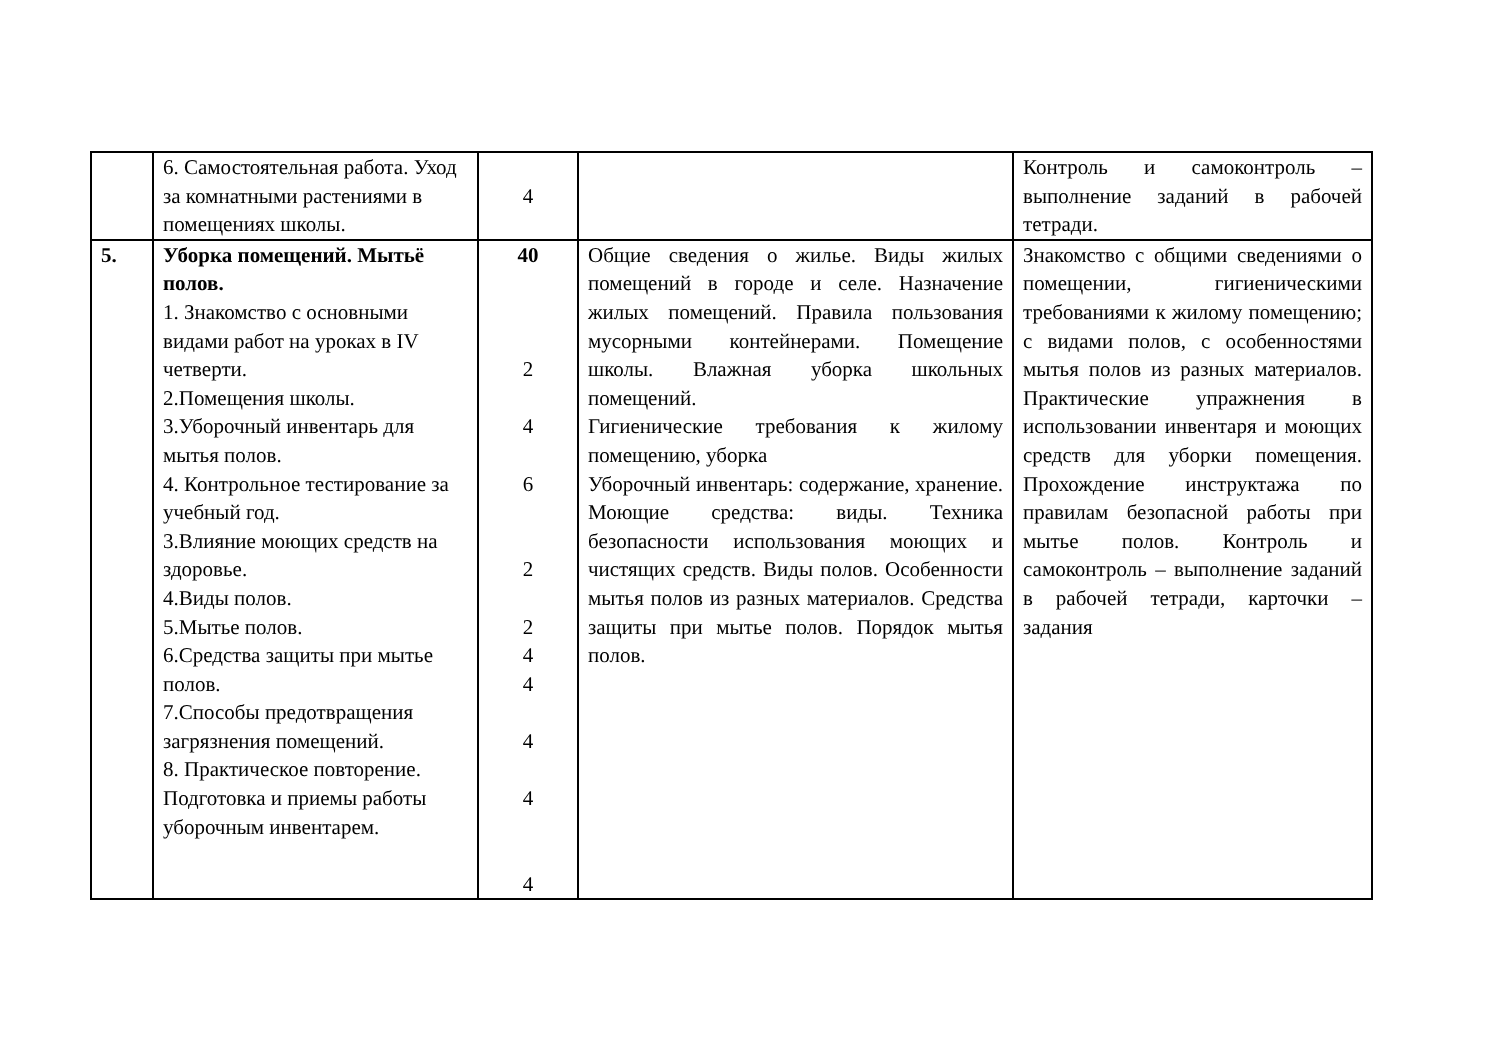| | 6. Самостоятельная работа. Уход за комнатными растениями в помещениях школы. | 4 | | Контроль и самоконтроль – выполнение заданий в рабочей тетради. |
| 5. | Уборка помещений. Мытьё полов. 1. Знакомство с основными видами работ на уроках в IV четверти. 2.Помещения школы. 3.Уборочный инвентарь для мытья полов. 4. Контрольное тестирование за учебный год. 3.Влияние моющих средств на здоровье. 4.Виды полов. 5.Мытье полов. 6.Средства защиты при мытье полов. 7.Способы предотвращения загрязнения помещений. 8. Практическое повторение. Подготовка и приемы работы уборочным инвентарем. | 40 2 4 6 2 2 4 4 4 4 4 | Общие сведения о жилье. Виды жилых помещений в городе и селе. Назначение жилых помещений. Правила пользования мусорными контейнерами. Помещение школы. Влажная уборка школьных помещений. Гигиенические требования к жилому помещению, уборка Уборочный инвентарь: содержание, хранение. Моющие средства: виды. Техника безопасности использования моющих и чистящих средств. Виды полов. Особенности мытья полов из разных материалов. Средства защиты при мытье полов. Порядок мытья полов. | Знакомство с общими сведениями о помещении, гигиеническими требованиями к жилому помещению; с видами полов, с особенностями мытья полов из разных материалов. Практические упражнения в использовании инвентаря и моющих средств для уборки помещения. Прохождение инструктажа по правилам безопасной работы при мытье полов. Контроль и самоконтроль – выполнение заданий в рабочей тетради, карточки – задания |